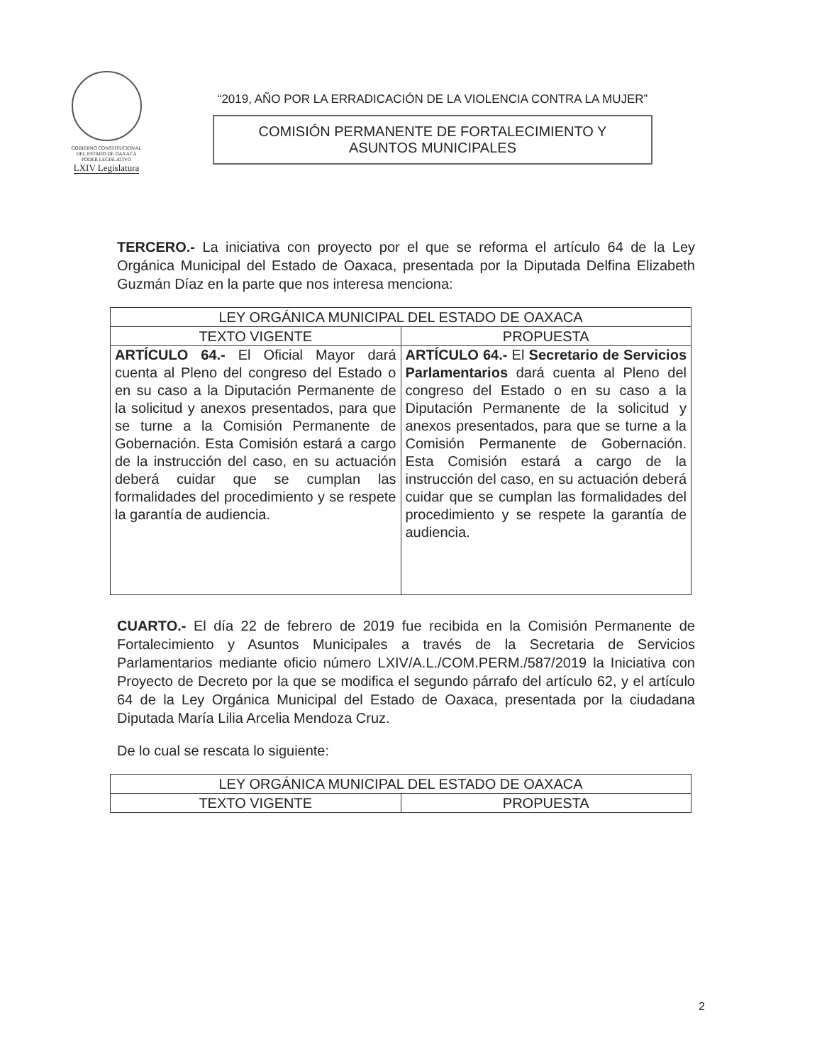GOBIERNO CONSTITUCIONAL
DEL ESTADO DE OAXACA
PODER LEGISLATIVO
LXIV Legislatura
“2019, AÑO POR LA ERRADICACIÓN DE LA VIOLENCIA CONTRA LA MUJER”
COMISIÓN PERMANENTE DE FORTALECIMIENTO Y
ASUNTOS MUNICIPALES
TERCERO.- La iniciativa con proyecto por el que se reforma el artículo 64 de la Ley Orgánica Municipal del Estado de Oaxaca, presentada por la Diputada Delfina Elizabeth Guzmán Díaz en la parte que nos interesa menciona:
| LEY ORGÁNICA MUNICIPAL DEL ESTADO DE OAXACA | |
| --- | --- |
| TEXTO VIGENTE | PROPUESTA |
| ARTÍCULO 64.- El Oficial Mayor dará cuenta al Pleno del congreso del Estado o en su caso a la Diputación Permanente de la solicitud y anexos presentados, para que se turne a la Comisión Permanente de Gobernación. Esta Comisión estará a cargo de la instrucción del caso, en su actuación deberá cuidar que se cumplan las formalidades del procedimiento y se respete la garantía de audiencia. | ARTÍCULO 64.- El Secretario de Servicios Parlamentarios dará cuenta al Pleno del congreso del Estado o en su caso a la Diputación Permanente de la solicitud y anexos presentados, para que se turne a la Comisión Permanente de Gobernación. Esta Comisión estará a cargo de la instrucción del caso, en su actuación deberá cuidar que se cumplan las formalidades del procedimiento y se respete la garantía de audiencia. |
CUARTO.- El día 22 de febrero de 2019 fue recibida en la Comisión Permanente de Fortalecimiento y Asuntos Municipales a través de la Secretaria de Servicios Parlamentarios mediante oficio número LXIV/A.L./COM.PERM./587/2019 la Iniciativa con Proyecto de Decreto por la que se modifica el segundo párrafo del artículo 62, y el artículo 64 de la Ley Orgánica Municipal del Estado de Oaxaca, presentada por la ciudadana Diputada María Lilia Arcelia Mendoza Cruz.
De lo cual se rescata lo siguiente:
| LEY ORGÁNICA MUNICIPAL DEL ESTADO DE OAXACA | |
| --- | --- |
| TEXTO VIGENTE | PROPUESTA |
2